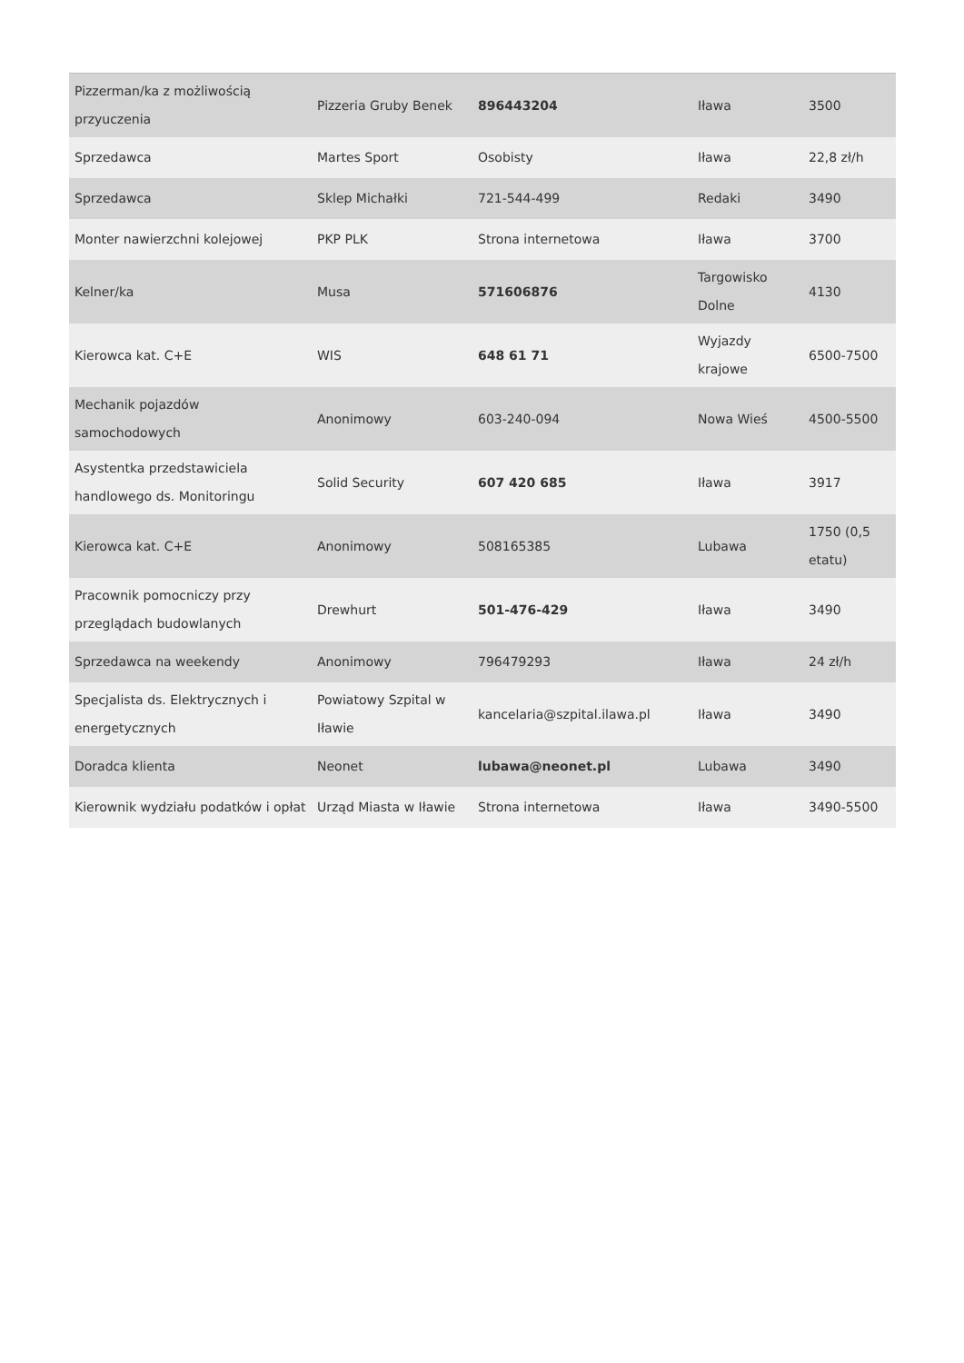| Pizzerman/ka z możliwością przyuczenia | Pizzeria Gruby Benek | 896443204 | Iława | 3500 |
| Sprzedawca | Martes Sport | Osobisty | Iława | 22,8 zł/h |
| Sprzedawca | Sklep Michałki | 721-544-499 | Redaki | 3490 |
| Monter nawierzchni kolejowej | PKP PLK | Strona internetowa | Iława | 3700 |
| Kelner/ka | Musa | 571606876 | Targowisko Dolne | 4130 |
| Kierowca kat. C+E | WIS | 648 61 71 | Wyjazdy krajowe | 6500-7500 |
| Mechanik pojazdów samochodowych | Anonimowy | 603-240-094 | Nowa Wieś | 4500-5500 |
| Asystentka przedstawiciela handlowego ds. Monitoringu | Solid Security | 607 420 685 | Iława | 3917 |
| Kierowca kat. C+E | Anonimowy | 508165385 | Lubawa | 1750 (0,5 etatu) |
| Pracownik pomocniczy przy przeglądach budowlanych | Drewhurt | 501-476-429 | Iława | 3490 |
| Sprzedawca na weekendy | Anonimowy | 796479293 | Iława | 24 zł/h |
| Specjalista ds. Elektrycznych i energetycznych | Powiatowy Szpital w Iławie | kancelaria@szpital.ilawa.pl | Iława | 3490 |
| Doradca klienta | Neonet | lubawa@neonet.pl | Lubawa | 3490 |
| Kierownik wydziału podatków i opłat | Urząd Miasta w Iławie | Strona internetowa | Iława | 3490-5500 |